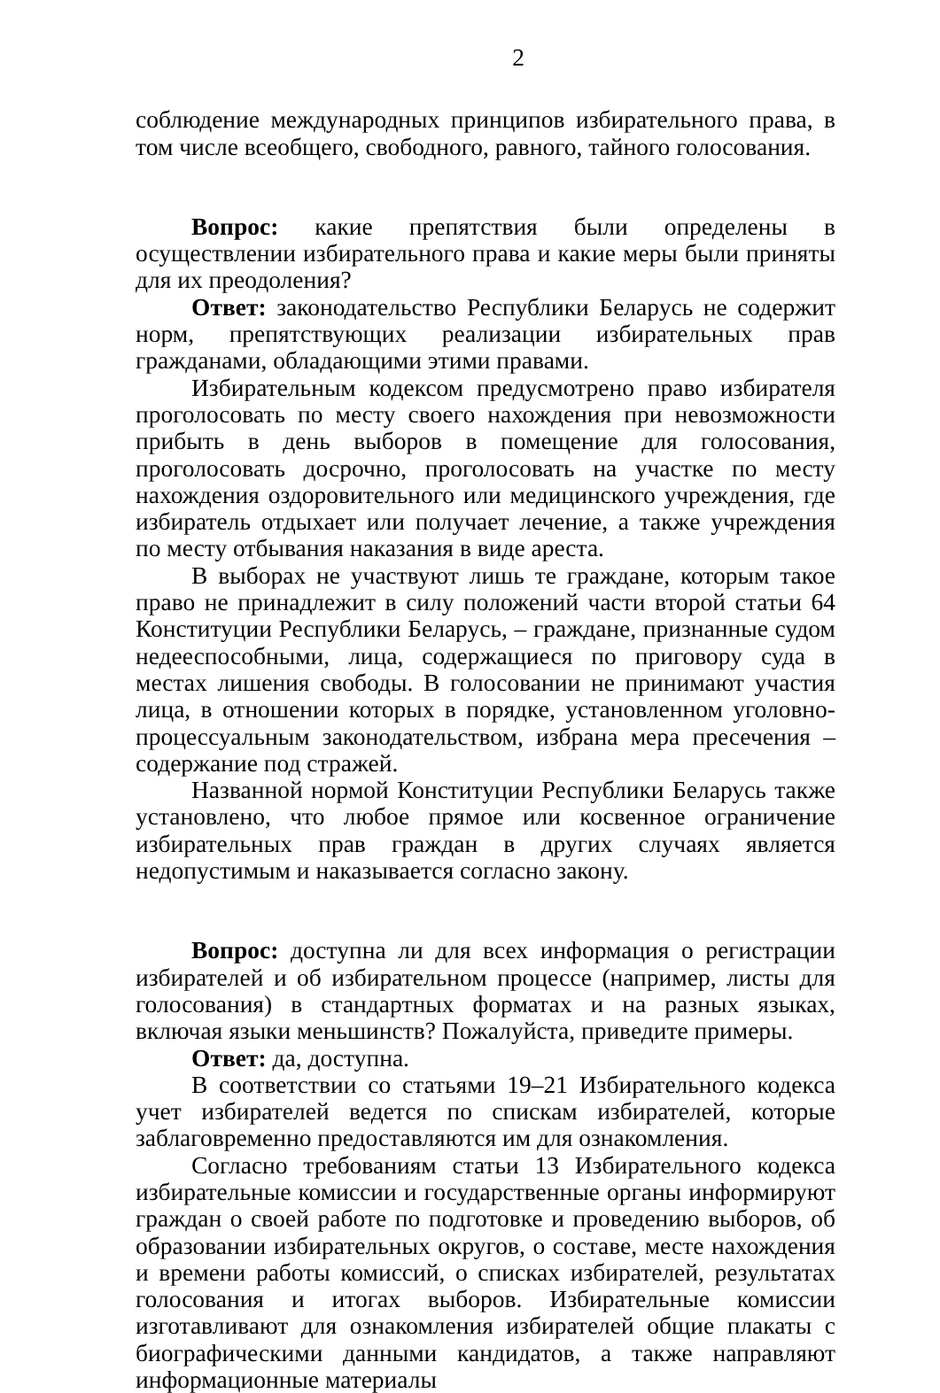2
соблюдение международных принципов избирательного права, в том числе всеобщего, свободного, равного, тайного голосования.
Вопрос: какие препятствия были определены в осуществлении избирательного права и какие меры были приняты для их преодоления?
Ответ: законодательство Республики Беларусь не содержит норм, препятствующих реализации избирательных прав гражданами, обладающими этими правами.
Избирательным кодексом предусмотрено право избирателя проголосовать по месту своего нахождения при невозможности прибыть в день выборов в помещение для голосования, проголосовать досрочно, проголосовать на участке по месту нахождения оздоровительного или медицинского учреждения, где избиратель отдыхает или получает лечение, а также учреждения по месту отбывания наказания в виде ареста.
В выборах не участвуют лишь те граждане, которым такое право не принадлежит в силу положений части второй статьи 64 Конституции Республики Беларусь, – граждане, признанные судом недееспособными, лица, содержащиеся по приговору суда в местах лишения свободы. В голосовании не принимают участия лица, в отношении которых в порядке, установленном уголовно-процессуальным законодательством, избрана мера пресечения – содержание под стражей.
Названной нормой Конституции Республики Беларусь также установлено, что любое прямое или косвенное ограничение избирательных прав граждан в других случаях является недопустимым и наказывается согласно закону.
Вопрос: доступна ли для всех информация о регистрации избирателей и об избирательном процессе (например, листы для голосования) в стандартных форматах и на разных языках, включая языки меньшинств? Пожалуйста, приведите примеры.
Ответ: да, доступна.
В соответствии со статьями 19–21 Избирательного кодекса учет избирателей ведется по спискам избирателей, которые заблаговременно предоставляются им для ознакомления.
Согласно требованиям статьи 13 Избирательного кодекса избирательные комиссии и государственные органы информируют граждан о своей работе по подготовке и проведению выборов, об образовании избирательных округов, о составе, месте нахождения и времени работы комиссий, о списках избирателей, результатах голосования и итогах выборов. Избирательные комиссии изготавливают для ознакомления избирателей общие плакаты с биографическими данными кандидатов, а также направляют информационные материалы